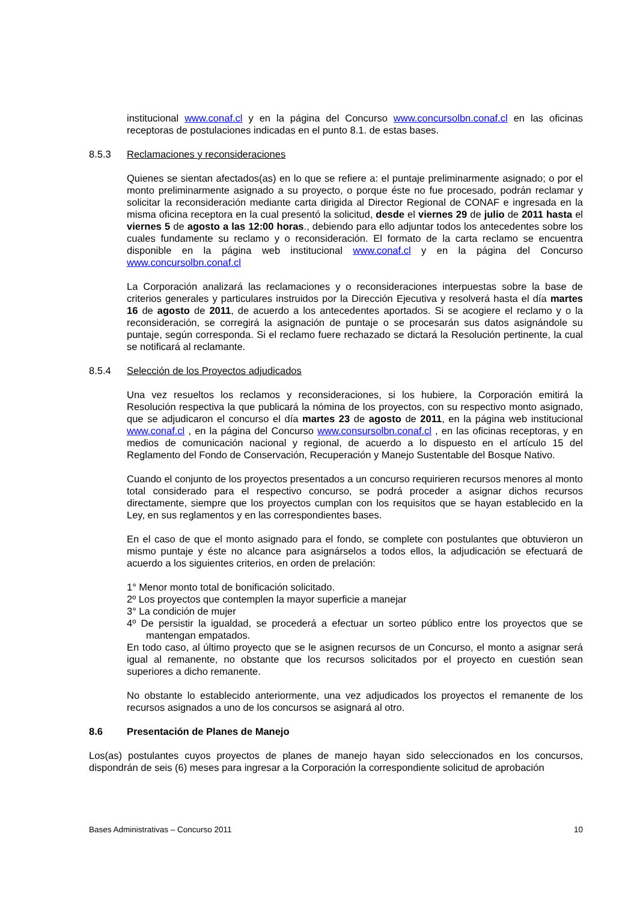institucional www.conaf.cl y en la página del Concurso www.concursolbn.conaf.cl en las oficinas receptoras de postulaciones indicadas en el punto 8.1. de estas bases.
8.5.3 Reclamaciones y reconsideraciones
Quienes se sientan afectados(as) en lo que se refiere a: el puntaje preliminarmente asignado; o por el monto preliminarmente asignado a su proyecto, o porque éste no fue procesado, podrán reclamar y solicitar la reconsideración mediante carta dirigida al Director Regional de CONAF e ingresada en la misma oficina receptora en la cual presentó la solicitud, desde el viernes 29 de julio de 2011 hasta el viernes 5 de agosto a las 12:00 horas., debiendo para ello adjuntar todos los antecedentes sobre los cuales fundamente su reclamo y o reconsideración. El formato de la carta reclamo se encuentra disponible en la página web institucional www.conaf.cl y en la página del Concurso www.concursolbn.conaf.cl
La Corporación analizará las reclamaciones y o reconsideraciones interpuestas sobre la base de criterios generales y particulares instruidos por la Dirección Ejecutiva y resolverá hasta el día martes 16 de agosto de 2011, de acuerdo a los antecedentes aportados. Si se acogiere el reclamo y o la reconsideración, se corregirá la asignación de puntaje o se procesarán sus datos asignándole su puntaje, según corresponda. Si el reclamo fuere rechazado se dictará la Resolución pertinente, la cual se notificará al reclamante.
8.5.4 Selección de los Proyectos adjudicados
Una vez resueltos los reclamos y reconsideraciones, si los hubiere, la Corporación emitirá la Resolución respectiva la que publicará la nómina de los proyectos, con su respectivo monto asignado, que se adjudicaron el concurso el día martes 23 de agosto de 2011, en la página web institucional www.conaf.cl , en la página del Concurso www.consursolbn.conaf.cl , en las oficinas receptoras, y en medios de comunicación nacional y regional, de acuerdo a lo dispuesto en el artículo 15 del Reglamento del Fondo de Conservación, Recuperación y Manejo Sustentable del Bosque Nativo.
Cuando el conjunto de los proyectos presentados a un concurso requirieren recursos menores al monto total considerado para el respectivo concurso, se podrá proceder a asignar dichos recursos directamente, siempre que los proyectos cumplan con los requisitos que se hayan establecido en la Ley, en sus reglamentos y en las correspondientes bases.
En el caso de que el monto asignado para el fondo, se complete con postulantes que obtuvieron un mismo puntaje y éste no alcance para asignárselos a todos ellos, la adjudicación se efectuará de acuerdo a los siguientes criterios, en orden de prelación:
1° Menor monto total de bonificación solicitado.
2º Los proyectos que contemplen la mayor superficie a manejar
3° La condición de mujer
4º De persistir la igualdad, se procederá a efectuar un sorteo público entre los proyectos que se mantengan empatados.
En todo caso, al último proyecto que se le asignen recursos de un Concurso, el monto a asignar será igual al remanente, no obstante que los recursos solicitados por el proyecto en cuestión sean superiores a dicho remanente.
No obstante lo establecido anteriormente, una vez adjudicados los proyectos el remanente de los recursos asignados a uno de los concursos se asignará al otro.
8.6 Presentación de Planes de Manejo
Los(as) postulantes cuyos proyectos de planes de manejo hayan sido seleccionados en los concursos, dispondrán de seis (6) meses para ingresar a la Corporación la correspondiente solicitud de aprobación
Bases Administrativas – Concurso 2011 10